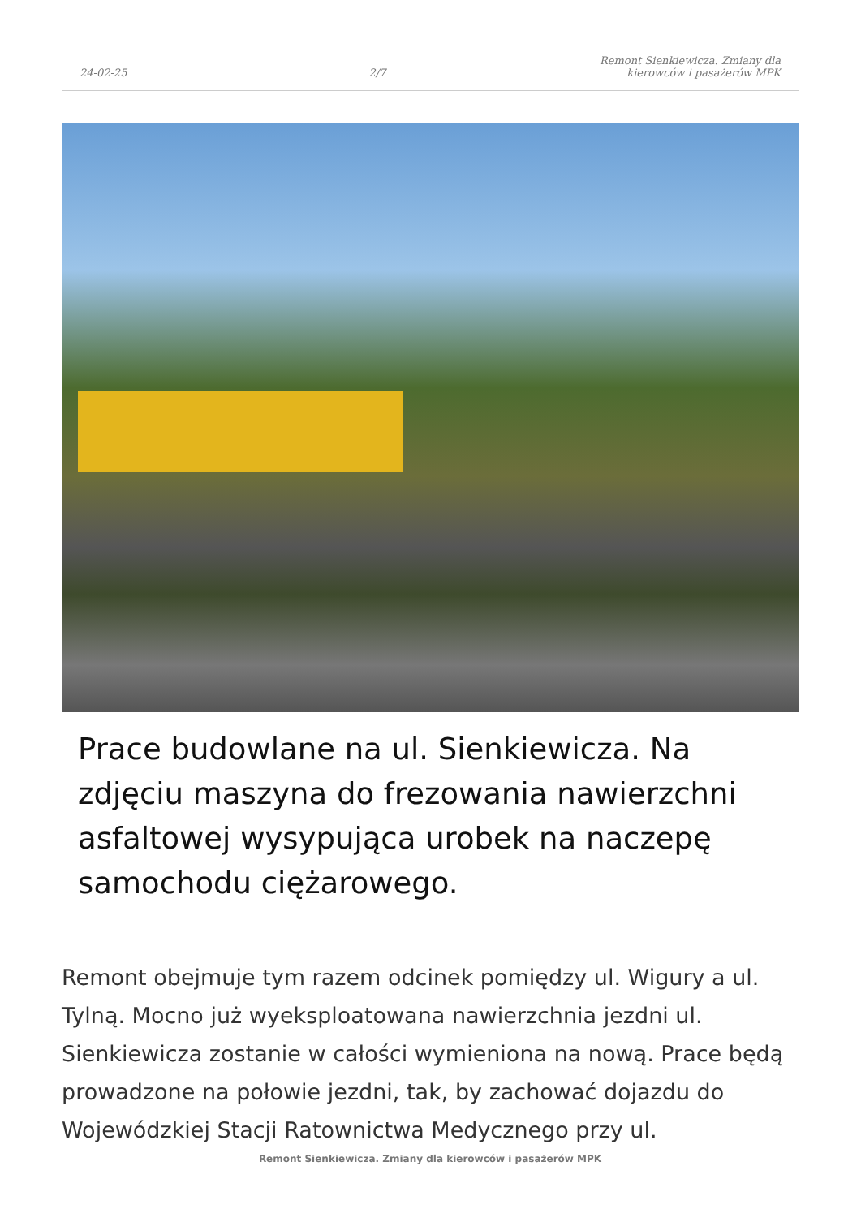24-02-25
2/7
Remont Sienkiewicza. Zmiany dla kierowców i pasażerów MPK
Prace budowlane na ul. Sienkiewicza. Na zdjęciu maszyna do frezowania nawierzchni asfaltowej wysypująca urobek na naczepę samochodu ciężarowego.
Remont obejmuje tym razem odcinek pomiędzy ul. Wigury a ul. Tylną. Mocno już wyeksploatowana nawierzchnia jezdni ul. Sienkiewicza zostanie w całości wymieniona na nową. Prace będą prowadzone na połowie jezdni, tak, by zachować dojazdu do Wojewódzkiej Stacji Ratownictwa Medycznego przy ul.
Remont Sienkiewicza. Zmiany dla kierowców i pasażerów MPK